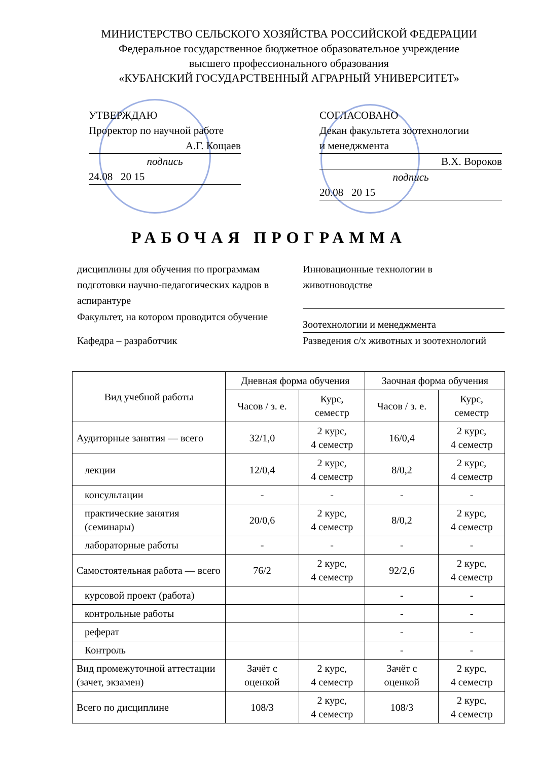МИНИСТЕРСТВО СЕЛЬСКОГО ХОЗЯЙСТВА РОССИЙСКОЙ ФЕДЕРАЦИИ
Федеральное государственное бюджетное образовательное учреждение
высшего профессионального образования
«КУБАНСКИЙ ГОСУДАРСТВЕННЫЙ АГРАРНЫЙ УНИВЕРСИТЕТ»
УТВЕРЖДАЮ
Проректор по научной работе
А.Г. Кощаев
подпись
24.08 20 15
СОГЛАСОВАНО
Декан факультета зоотехнологии
и менеджмента
В.Х. Вороков
подпись
20.08 20 15
РАБОЧАЯ ПРОГРАММА
дисциплины для обучения по программам подготовки научно-педагогических кадров в аспирантуре
Инновационные технологии в животноводстве
Факультет, на котором проводится обучение
Зоотехнологии и менеджмента
Кафедра – разработчик Разведения с/х животных и зоотехнологий
| Вид учебной работы | Дневная форма обучения | | Заочная форма обучения | |
| --- | --- | --- | --- | --- |
| | Часов / з. е. | Курс, семестр | Часов / з. е. | Курс, семестр |
| Аудиторные занятия — всего | 32/1,0 | 2 курс, 4 семестр | 16/0,4 | 2 курс, 4 семестр |
| лекции | 12/0,4 | 2 курс, 4 семестр | 8/0,2 | 2 курс, 4 семестр |
| консультации | - | - | - | - |
| практические занятия (семинары) | 20/0,6 | 2 курс, 4 семестр | 8/0,2 | 2 курс, 4 семестр |
| лабораторные работы | - | - | - | - |
| Самостоятельная работа — всего | 76/2 | 2 курс, 4 семестр | 92/2,6 | 2 курс, 4 семестр |
| курсовой проект (работа) | | | - | - |
| контрольные работы | | | - | - |
| реферат | | | - | - |
| Контроль | | | - | - |
| Вид промежуточной аттестации (зачет, экзамен) | Зачёт с оценкой | 2 курс, 4 семестр | Зачёт с оценкой | 2 курс, 4 семестр |
| Всего по дисциплине | 108/3 | 2 курс, 4 семестр | 108/3 | 2 курс, 4 семестр |